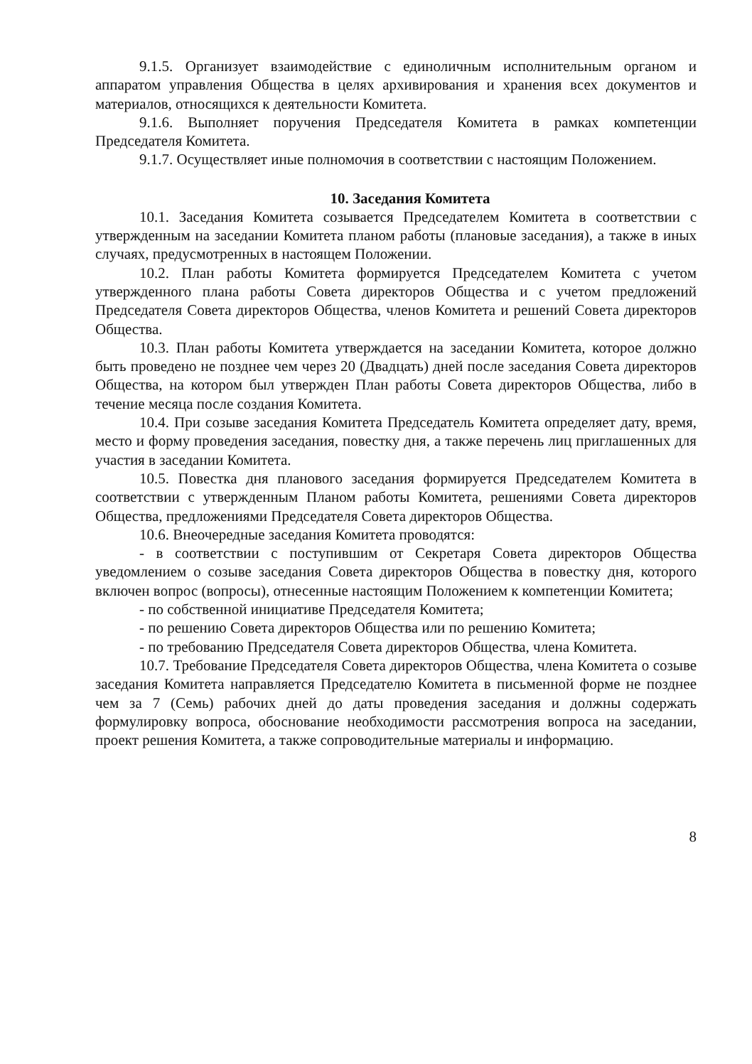9.1.5. Организует взаимодействие с единоличным исполнительным органом и аппаратом управления Общества в целях архивирования и хранения всех документов и материалов, относящихся к деятельности Комитета.
9.1.6. Выполняет поручения Председателя Комитета в рамках компетенции Председателя Комитета.
9.1.7. Осуществляет иные полномочия в соответствии с настоящим Положением.
10. Заседания Комитета
10.1. Заседания Комитета созывается Председателем Комитета в соответствии с утвержденным на заседании Комитета планом работы (плановые заседания), а также в иных случаях, предусмотренных в настоящем Положении.
10.2. План работы Комитета формируется Председателем Комитета с учетом утвержденного плана работы Совета директоров Общества и с учетом предложений Председателя Совета директоров Общества, членов Комитета и решений Совета директоров Общества.
10.3. План работы Комитета утверждается на заседании Комитета, которое должно быть проведено не позднее чем через 20 (Двадцать) дней после заседания Совета директоров Общества, на котором был утвержден План работы Совета директоров Общества, либо в течение месяца после создания Комитета.
10.4. При созыве заседания Комитета Председатель Комитета определяет дату, время, место и форму проведения заседания, повестку дня, а также перечень лиц приглашенных для участия в заседании Комитета.
10.5. Повестка дня планового заседания формируется Председателем Комитета в соответствии с утвержденным Планом работы Комитета, решениями Совета директоров Общества, предложениями Председателя Совета директоров Общества.
10.6. Внеочередные заседания Комитета проводятся:
- в соответствии с поступившим от Секретаря Совета директоров Общества уведомлением о созыве заседания Совета директоров Общества в повестку дня, которого включен вопрос (вопросы), отнесенные настоящим Положением к компетенции Комитета;
- по собственной инициативе Председателя Комитета;
- по решению Совета директоров Общества или по решению Комитета;
- по требованию Председателя Совета директоров Общества, члена Комитета.
10.7. Требование Председателя Совета директоров Общества, члена Комитета о созыве заседания Комитета направляется Председателю Комитета в письменной форме не позднее чем за 7 (Семь) рабочих дней до даты проведения заседания и должны содержать формулировку вопроса, обоснование необходимости рассмотрения вопроса на заседании, проект решения Комитета, а также сопроводительные материалы и информацию.
8